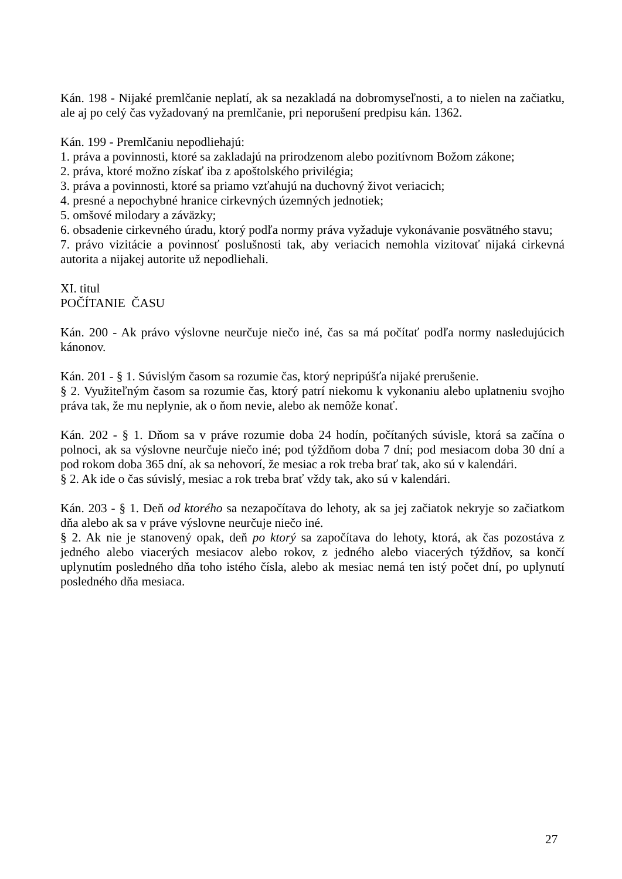Kán. 198 - Nijaké premlčanie neplatí, ak sa nezakladá na dobromyseľnosti, a to nielen na začiatku, ale aj po celý čas vyžadovaný na premlčanie, pri neporušení predpisu kán. 1362.
Kán. 199 - Premlčaniu nepodliehajú:
1. práva a povinnosti, ktoré sa zakladajú na prirodzenom alebo pozitívnom Božom zákone;
2. práva, ktoré možno získať iba z apoštolského privilégia;
3. práva a povinnosti, ktoré sa priamo vzťahujú na duchovný život veriacich;
4. presné a nepochybné hranice cirkevných územných jednotiek;
5. omšové milodary a záväzky;
6. obsadenie cirkevného úradu, ktorý podľa normy práva vyžaduje vykonávanie posvätného stavu;
7. právo vizitácie a povinnosť poslušnosti tak, aby veriacich nemohla vizitovať nijaká cirkevná autorita a nijakej autorite už nepodliehali.
XI. titul
POČÍTANIE ČASU
Kán. 200 - Ak právo výslovne neurčuje niečo iné, čas sa má počítať podľa normy nasledujúcich kánonov.
Kán. 201 - § 1. Súvislým časom sa rozumie čas, ktorý nepripúšťa nijaké prerušenie.
§ 2. Využiteľným časom sa rozumie čas, ktorý patrí niekomu k vykonaniu alebo uplatneniu svojho práva tak, že mu neplynie, ak o ňom nevie, alebo ak nemôže konať.
Kán. 202 - § 1. Dňom sa v práve rozumie doba 24 hodín, počítaných súvisle, ktorá sa začína o polnoci, ak sa výslovne neurčuje niečo iné; pod týždňom doba 7 dní; pod mesiacom doba 30 dní a pod rokom doba 365 dní, ak sa nehovorí, že mesiac a rok treba brať tak, ako sú v kalendári.
§ 2. Ak ide o čas súvislý, mesiac a rok treba brať vždy tak, ako sú v kalendári.
Kán. 203 - § 1. Deň od ktorého sa nezapočítava do lehoty, ak sa jej začiatok nekryje so začiatkom dňa alebo ak sa v práve výslovne neurčuje niečo iné.
§ 2. Ak nie je stanovený opak, deň po ktorý sa započítava do lehoty, ktorá, ak čas pozostáva z jedného alebo viacerých mesiacov alebo rokov, z jedného alebo viacerých týždňov, sa končí uplynutím posledného dňa toho istého čísla, alebo ak mesiac nemá ten istý počet dní, po uplynutí posledného dňa mesiaca.
27